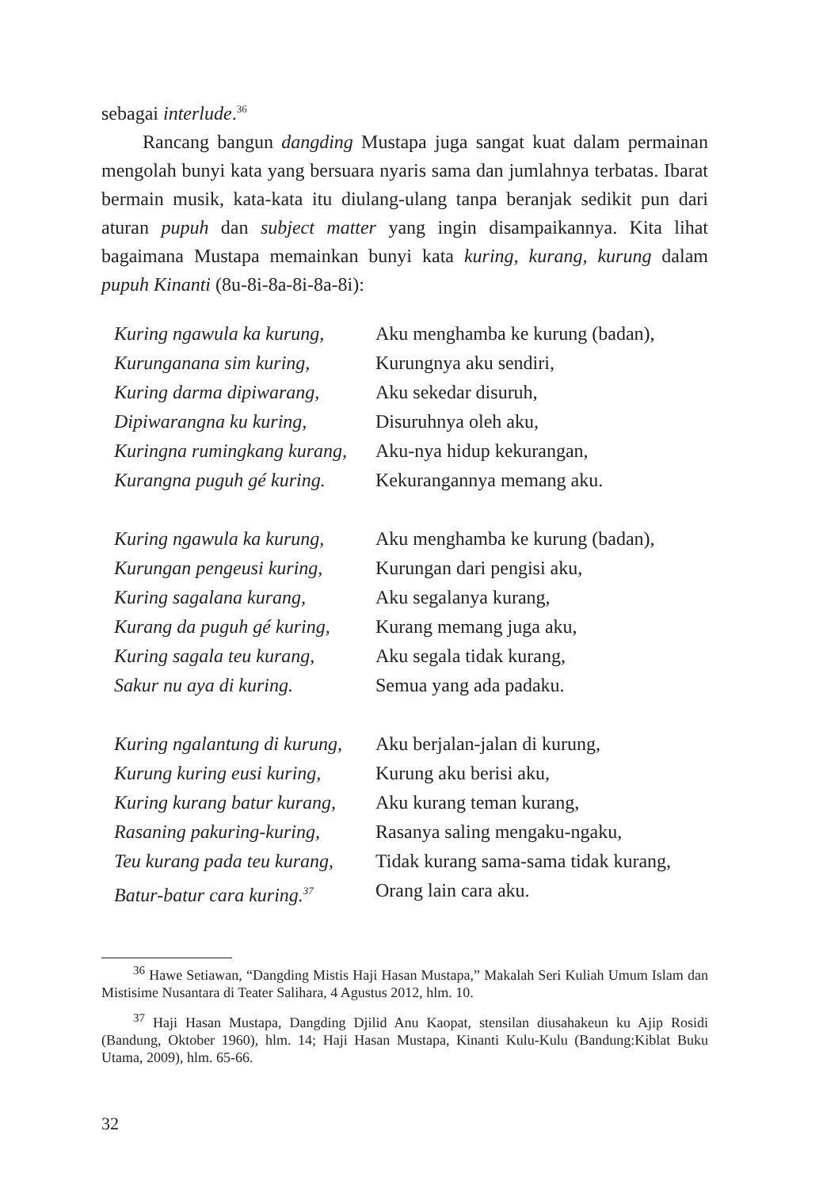sebagai interlude.<sup>36</sup>
Rancang bangun dangding Mustapa juga sangat kuat dalam per­mainan mengolah bunyi kata yang bersuara nyaris sama dan jumlahnya terbatas. Ibarat bermain musik, kata-kata itu diulang-ulang tanpa beranjak sedikit pun dari aturan pupuh dan subject matter yang ingin disampaikannya. Kita lihat bagaimana Mustapa memainkan bunyi kata kuring, kurang, kurung dalam pupuh Kinanti (8u-8i-8a-8i-8a-8i):
Kuring ngawula ka kurung, Aku menghamba ke kurung (badan),
Kurunganana sim kuring, Kurungnya aku sendiri,
Kuring darma dipiwarang, Aku sekedar disuruh,
Dipiwarangna ku kuring, Disuruhnya oleh aku,
Kuringna rumingkang kurang, Aku-nya hidup kekurangan,
Kurangna puguh gé kuring. Kekurangannya memang aku.
Kuring ngawula ka kurung, Aku menghamba ke kurung (badan),
Kurungan pengeusi kuring, Kurungan dari pengisi aku,
Kuring sagalana kurang, Aku segalanya kurang,
Kurang da puguh gé kuring, Kurang memang juga aku,
Kuring sagala teu kurang, Aku segala tidak kurang,
Sakur nu aya di kuring. Semua yang ada padaku.
Kuring ngalantung di kurung, Aku berjalan-jalan di kurung,
Kurung kuring eusi kuring, Kurung aku berisi aku,
Kuring kurang batur kurang, Aku kurang teman kurang,
Rasaning pakuring-kuring, Rasanya saling mengaku-ngaku,
Teu kurang pada teu kurang, Tidak kurang sama-sama tidak kurang,
Batur-batur cara kuring.<sup>37</sup> Orang lain cara aku.
<sup>36</sup> Hawe Setiawan, “Dangding Mistis Haji Hasan Mustapa,” Makalah Seri Kuliah Umum Islam dan Mistisime Nusantara di Teater Salihara, 4 Agustus 2012, hlm. 10.
<sup>37</sup> Haji Hasan Mustapa, Dangding Djilid Anu Kaopat, stensilan diusahakeun ku Ajip Rosidi (Bandung, Oktober 1960), hlm. 14; Haji Hasan Mustapa, Kinanti Kulu-Kulu (Bandung:Kiblat Buku Utama, 2009), hlm. 65-66.
32